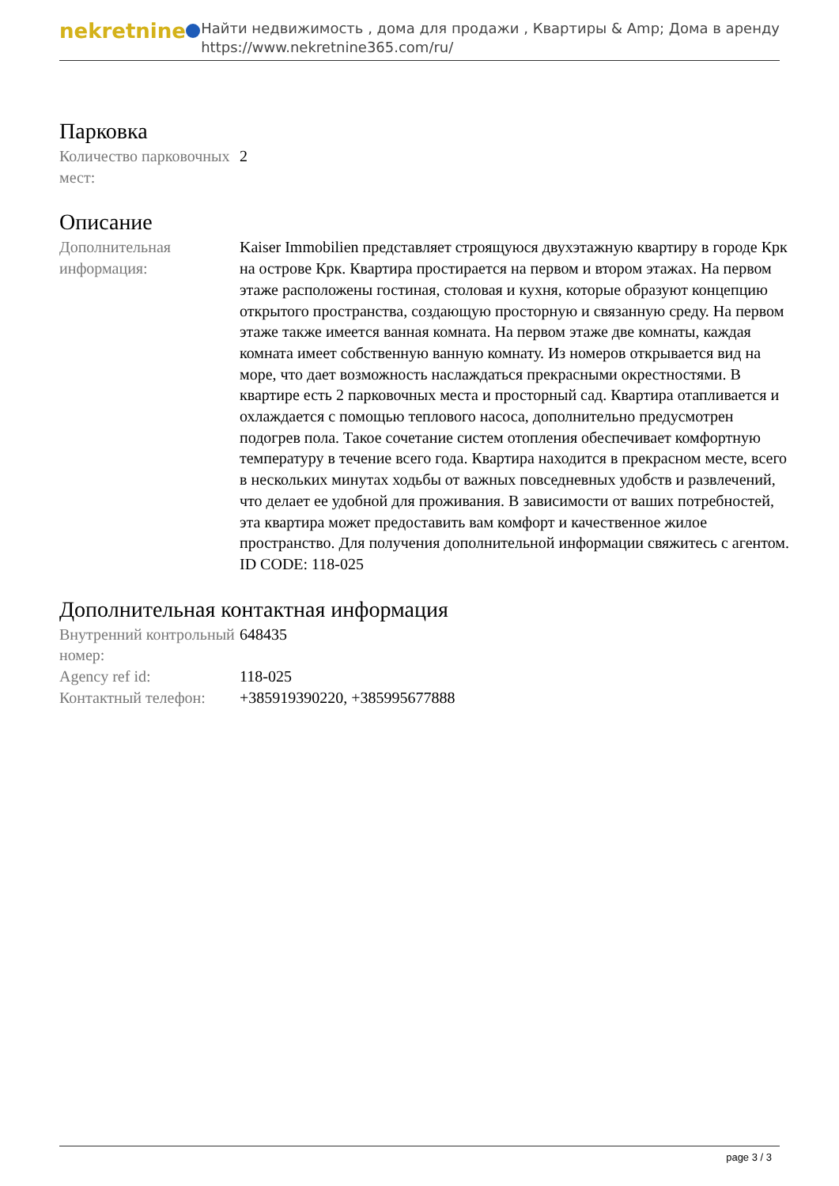nekretnine
Найти недвижимость , дома для продажи , Квартиры & Amp; Дома в аренду
https://www.nekretnine365.com/ru/
Парковка
| Количество парковочных мест: | 2 |
Описание
| Дополнительная информация: | Kaiser Immobilien представляет строящуюся двухэтажную квартиру в городе Крк на острове Крк. Квартира простирается на первом и втором этажах. На первом этаже расположены гостиная, столовая и кухня, которые образуют концепцию открытого пространства, создающую просторную и связанную среду. На первом этаже также имеется ванная комната. На первом этаже две комнаты, каждая комната имеет собственную ванную комнату. Из номеров открывается вид на море, что дает возможность наслаждаться прекрасными окрестностями. В квартире есть 2 парковочных места и просторный сад. Квартира отапливается и охлаждается с помощью теплового насоса, дополнительно предусмотрен подогрев пола. Такое сочетание систем отопления обеспечивает комфортную температуру в течение всего года. Квартира находится в прекрасном месте, всего в нескольких минутах ходьбы от важных повседневных удобств и развлечений, что делает ее удобной для проживания. В зависимости от ваших потребностей, эта квартира может предоставить вам комфорт и качественное жилое пространство. Для получения дополнительной информации свяжитесь с агентом. ID CODE: 118-025 |
Дополнительная контактная информация
| Внутренний контрольный номер: | 648435 |
| Agency ref id: | 118-025 |
| Контактный телефон: | +385919390220, +385995677888 |
page 3 / 3